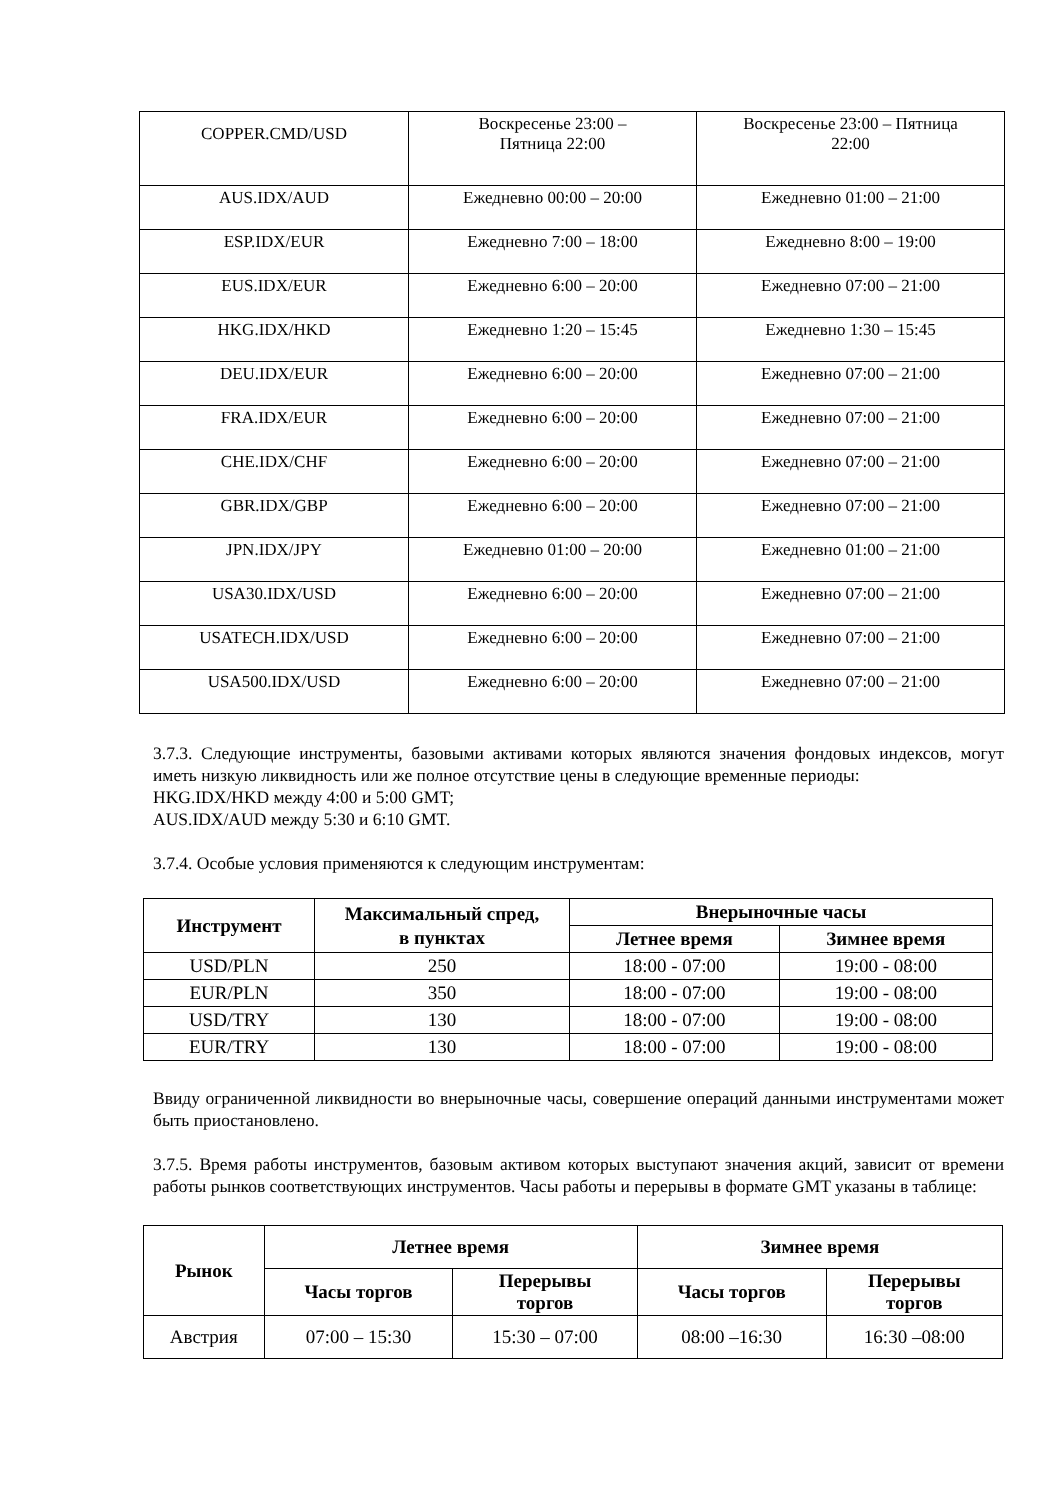| COPPER.CMD/USD | Воскресенье 23:00 – Пятница 22:00 | Воскресенье 23:00 – Пятница 22:00 |
| AUS.IDX/AUD | Ежедневно 00:00 – 20:00 | Ежедневно 01:00 – 21:00 |
| ESP.IDX/EUR | Ежедневно 7:00 – 18:00 | Ежедневно 8:00 – 19:00 |
| EUS.IDX/EUR | Ежедневно 6:00 – 20:00 | Ежедневно 07:00 – 21:00 |
| HKG.IDX/HKD | Ежедневно 1:20 – 15:45 | Ежедневно 1:30 – 15:45 |
| DEU.IDX/EUR | Ежедневно 6:00 – 20:00 | Ежедневно 07:00 – 21:00 |
| FRA.IDX/EUR | Ежедневно 6:00 – 20:00 | Ежедневно 07:00 – 21:00 |
| CHE.IDX/CHF | Ежедневно 6:00 – 20:00 | Ежедневно 07:00 – 21:00 |
| GBR.IDX/GBP | Ежедневно 6:00 – 20:00 | Ежедневно 07:00 – 21:00 |
| JPN.IDX/JPY | Ежедневно 01:00 – 20:00 | Ежедневно 01:00 – 21:00 |
| USA30.IDX/USD | Ежедневно 6:00 – 20:00 | Ежедневно 07:00 – 21:00 |
| USATECH.IDX/USD | Ежедневно 6:00 – 20:00 | Ежедневно 07:00 – 21:00 |
| USA500.IDX/USD | Ежедневно 6:00 – 20:00 | Ежедневно 07:00 – 21:00 |
3.7.3. Следующие инструменты, базовыми активами которых являются значения фондовых индексов, могут иметь низкую ликвидность или же полное отсутствие цены в следующие временные периоды:
HKG.IDX/HKD между 4:00 и 5:00 GMT;
AUS.IDX/AUD между 5:30 и 6:10 GMT.
3.7.4. Особые условия применяются к следующим инструментам:
| Инструмент | Максимальный спред, в пунктах | Внерыночные часы | |
| --- | --- | --- | --- |
| | | Летнее время | Зимнее время |
| USD/PLN | 250 | 18:00 - 07:00 | 19:00 - 08:00 |
| EUR/PLN | 350 | 18:00 - 07:00 | 19:00 - 08:00 |
| USD/TRY | 130 | 18:00 - 07:00 | 19:00 - 08:00 |
| EUR/TRY | 130 | 18:00 - 07:00 | 19:00 - 08:00 |
Ввиду ограниченной ликвидности во внерыночные часы, совершение операций данными инструментами может быть приостановлено.
3.7.5. Время работы инструментов, базовым активом которых выступают значения акций, зависит от времени работы рынков соответствующих инструментов. Часы работы и перерывы в формате GMT указаны в таблице:
| Рынок | Летнее время | | Зимнее время | |
| --- | --- | --- | --- | --- |
| | Часы торгов | Перерывы торгов | Часы торгов | Перерывы торгов |
| Австрия | 07:00 – 15:30 | 15:30 – 07:00 | 08:00 –16:30 | 16:30 –08:00 |